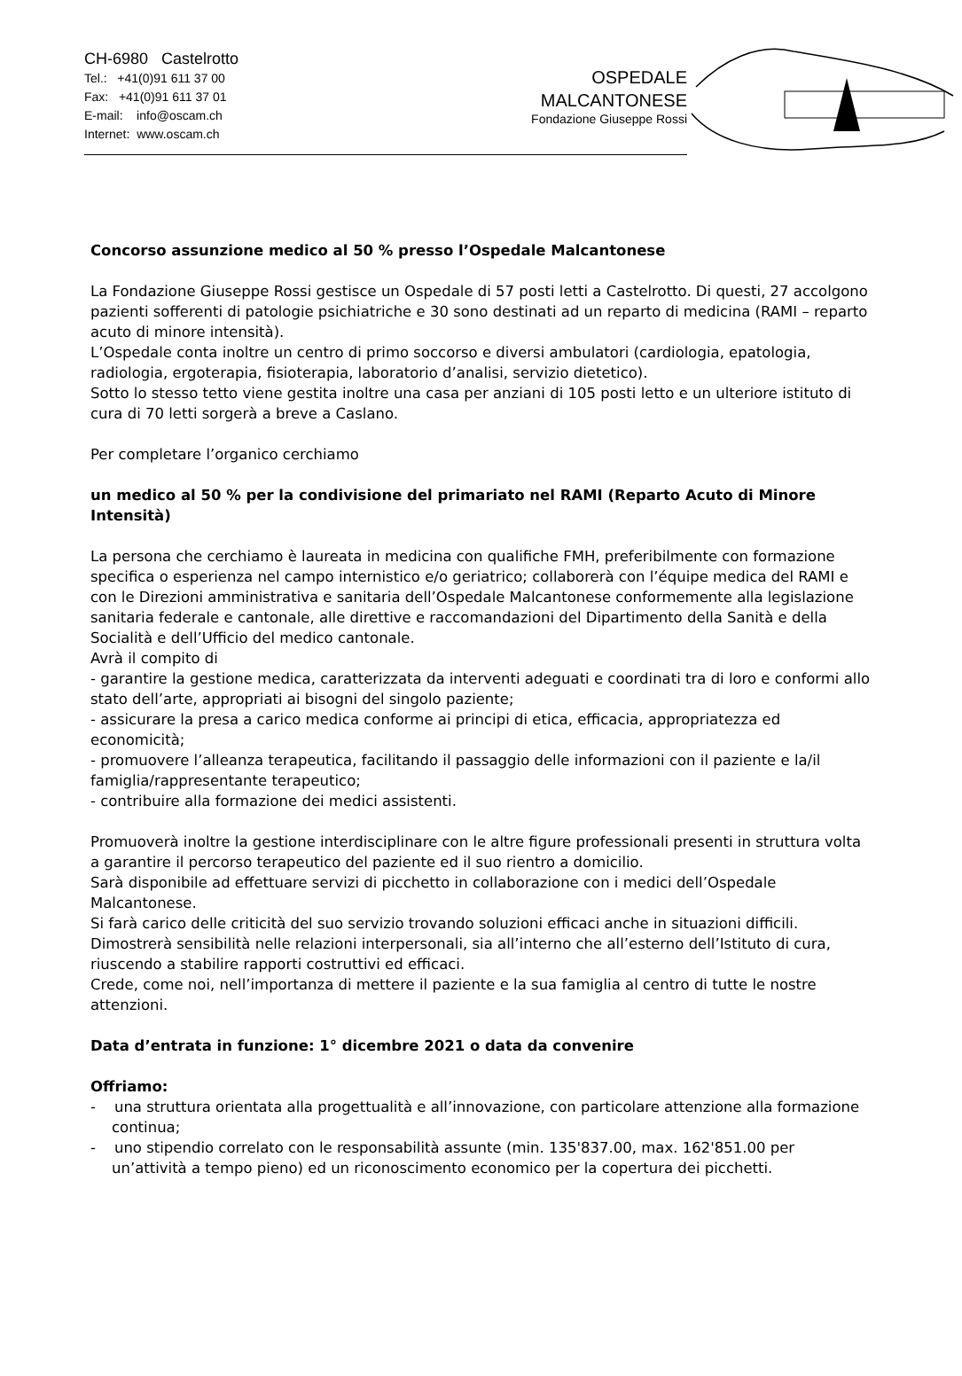CH-6980 Castelrotto
Tel.: +41(0)91 611 37 00
Fax: +41(0)91 611 37 01
E-mail: info@oscam.ch
Internet: www.oscam.ch
OSPEDALE
MALCANTONESE
Fondazione Giuseppe Rossi
Concorso assunzione medico al 50 % presso l’Ospedale Malcantonese
La Fondazione Giuseppe Rossi gestisce un Ospedale di 57 posti letti a Castelrotto. Di questi, 27 accolgono pazienti sofferenti di patologie psichiatriche e 30 sono destinati ad un reparto di medicina (RAMI – reparto acuto di minore intensità).
L’Ospedale conta inoltre un centro di primo soccorso e diversi ambulatori (cardiologia, epatologia, radiologia, ergoterapia, fisioterapia, laboratorio d’analisi, servizio dietetico).
Sotto lo stesso tetto viene gestita inoltre una casa per anziani di 105 posti letto e un ulteriore istituto di cura di 70 letti sorgerà a breve a Caslano.
Per completare l’organico cerchiamo
un medico al 50 % per la condivisione del primariato nel RAMI (Reparto Acuto di Minore Intensità)
La persona che cerchiamo è laureata in medicina con qualifiche FMH, preferibilmente con formazione specifica o esperienza nel campo internistico e/o geriatrico; collaborerà con l’équipe medica del RAMI e con le Direzioni amministrativa e sanitaria dell’Ospedale Malcantonese conformemente alla legislazione sanitaria federale e cantonale, alle direttive e raccomandazioni del Dipartimento della Sanità e della Socialità e dell’Ufficio del medico cantonale.
Avrà il compito di
- garantire la gestione medica, caratterizzata da interventi adeguati e coordinati tra di loro e conformi allo stato dell’arte, appropriati ai bisogni del singolo paziente;
- assicurare la presa a carico medica conforme ai principi di etica, efficacia, appropriatezza ed economicità;
- promuovere l’alleanza terapeutica, facilitando il passaggio delle informazioni con il paziente e la/il famiglia/rappresentante terapeutico;
- contribuire alla formazione dei medici assistenti.
Promuoverà inoltre la gestione interdisciplinare con le altre figure professionali presenti in struttura volta a garantire il percorso terapeutico del paziente ed il suo rientro a domicilio.
Sarà disponibile ad effettuare servizi di picchetto in collaborazione con i medici dell’Ospedale Malcantonese.
Si farà carico delle criticità del suo servizio trovando soluzioni efficaci anche in situazioni difficili.
Dimostrerà sensibilità nelle relazioni interpersonali, sia all’interno che all’esterno dell’Istituto di cura, riuscendo a stabilire rapporti costruttivi ed efficaci.
Crede, come noi, nell’importanza di mettere il paziente e la sua famiglia al centro di tutte le nostre attenzioni.
Data d’entrata in funzione: 1° dicembre 2021 o data da convenire
Offriamo:
- una struttura orientata alla progettualità e all’innovazione, con particolare attenzione alla formazione continua;
- uno stipendio correlato con le responsabilità assunte (min. 135'837.00, max. 162'851.00 per un’attività a tempo pieno) ed un riconoscimento economico per la copertura dei picchetti.